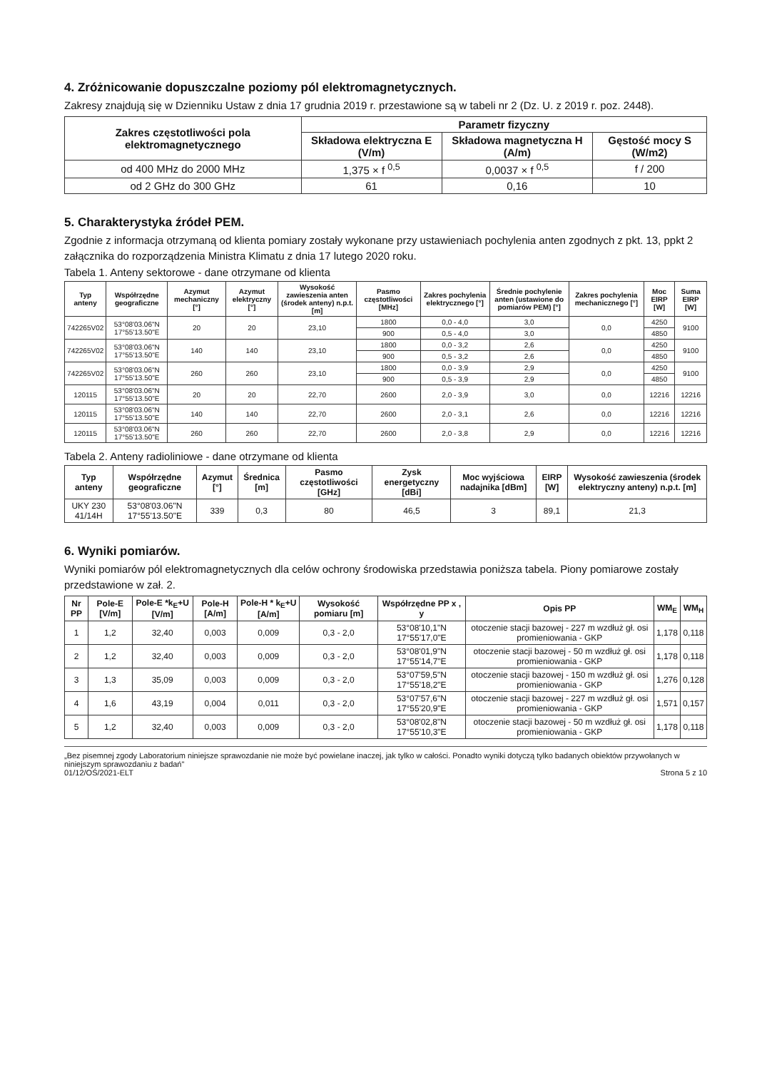4. Zróżnicowanie dopuszczalne poziomy pól elektromagnetycznych.
Zakresy znajdują się w Dzienniku Ustaw z dnia 17 grudnia 2019 r. przestawione są w tabeli nr 2 (Dz. U. z 2019 r. poz. 2448).
| Zakres częstotliwości pola elektromagnetycznego | Parametr fizyczny | | |
| --- | --- | --- | --- |
| | Składowa elektryczna E (V/m) | Składowa magnetyczna H (A/m) | Gęstość mocy S (W/m2) |
| od 400 MHz do 2000 MHz | 1,375 × f <sup>0,5</sup> | 0,0037 × f <sup>0,5</sup> | f / 200 |
| od 2 GHz do 300 GHz | 61 | 0,16 | 10 |
5. Charakterystyka źródeł PEM.
Zgodnie z informacja otrzymaną od klienta pomiary zostały wykonane przy ustawieniach pochylenia anten zgodnych z pkt. 13, ppkt 2 załącznika do rozporządzenia Ministra Klimatu z dnia 17 lutego 2020 roku.
Tabela 1. Anteny sektorowe - dane otrzymane od klienta
| Typ anteny | Współrzędne geograficzne | Azymut mechaniczny [°] | Azymut elektryczny [°] | Wysokość zawieszenia anten (środek anteny) n.p.t. [m] | Pasmo częstotliwości [MHz] | Zakres pochylenia elektrycznego [°] | Średnie pochylenie anten (ustawione do pomiarów PEM) [°] | Zakres pochylenia mechanicznego [°] | Moc EIRP [W] | Suma EIRP [W] |
| --- | --- | --- | --- | --- | --- | --- | --- | --- | --- | --- |
| 742265V02 | 53°08'03.06"N 17°55'13.50"E | 20 | 20 | 23,10 | 1800 | 0,0 - 4,0 | 3,0 | 0,0 | 4250 | 9100 |
| | | | | | 900 | 0,5 - 4,0 | 3,0 | | 4850 | |
| 742265V02 | 53°08'03.06"N 17°55'13.50"E | 140 | 140 | 23,10 | 1800 | 0,0 - 3,2 | 2,6 | 0,0 | 4250 | 9100 |
| | | | | | 900 | 0,5 - 3,2 | 2,6 | | 4850 | |
| 742265V02 | 53°08'03.06"N 17°55'13.50"E | 260 | 260 | 23,10 | 1800 | 0,0 - 3,9 | 2,9 | 0,0 | 4250 | 9100 |
| | | | | | 900 | 0,5 - 3,9 | 2,9 | | 4850 | |
| 120115 | 53°08'03.06"N 17°55'13.50"E | 20 | 20 | 22,70 | 2600 | 2,0 - 3,9 | 3,0 | 0,0 | 12216 | 12216 |
| 120115 | 53°08'03.06"N 17°55'13.50"E | 140 | 140 | 22,70 | 2600 | 2,0 - 3,1 | 2,6 | 0,0 | 12216 | 12216 |
| 120115 | 53°08'03.06"N 17°55'13.50"E | 260 | 260 | 22,70 | 2600 | 2,0 - 3,8 | 2,9 | 0,0 | 12216 | 12216 |
Tabela 2. Anteny radioliniowe - dane otrzymane od klienta
| Typ anteny | Współrzędne geograficzne | Azymut [°] | Średnica [m] | Pasmo częstotliwości [GHz] | Zysk energetyczny [dBi] | Moc wyjściowa nadajnika [dBm] | EIRP [W] | Wysokość zawieszenia (środek elektryczny anteny) n.p.t. [m] |
| --- | --- | --- | --- | --- | --- | --- | --- | --- |
| UKY 230 41/14H | 53°08'03.06"N 17°55'13.50"E | 339 | 0,3 | 80 | 46,5 | 3 | 89,1 | 21,3 |
6. Wyniki pomiarów.
Wyniki pomiarów pól elektromagnetycznych dla celów ochrony środowiska przedstawia poniższa tabela. Piony pomiarowe zostały przedstawione w zał. 2.
| Nr PP | Pole-E [V/m] | Pole-E *k<sub>E</sub>+U [V/m] | Pole-H [A/m] | Pole-H * k<sub>E</sub>+U [A/m] | Wysokość pomiaru [m] | Współrzędne PP x , y | Opis PP | WM<sub>E</sub> | WM<sub>H</sub> |
| --- | --- | --- | --- | --- | --- | --- | --- | --- | --- |
| 1 | 1,2 | 32,40 | 0,003 | 0,009 | 0,3 - 2,0 | 53°08'10,1"N 17°55'17,0"E | otoczenie stacji bazowej - 227 m wzdłuż gł. osi promieniowania - GKP | 1,178 | 0,118 |
| 2 | 1,2 | 32,40 | 0,003 | 0,009 | 0,3 - 2,0 | 53°08'01,9"N 17°55'14,7"E | otoczenie stacji bazowej - 50 m wzdłuż gł. osi promieniowania - GKP | 1,178 | 0,118 |
| 3 | 1,3 | 35,09 | 0,003 | 0,009 | 0,3 - 2,0 | 53°07'59,5"N 17°55'18,2"E | otoczenie stacji bazowej - 150 m wzdłuż gł. osi promieniowania - GKP | 1,276 | 0,128 |
| 4 | 1,6 | 43,19 | 0,004 | 0,011 | 0,3 - 2,0 | 53°07'57,6"N 17°55'20,9"E | otoczenie stacji bazowej - 227 m wzdłuż gł. osi promieniowania - GKP | 1,571 | 0,157 |
| 5 | 1,2 | 32,40 | 0,003 | 0,009 | 0,3 - 2,0 | 53°08'02,8"N 17°55'10,3"E | otoczenie stacji bazowej - 50 m wzdłuż gł. osi promieniowania - GKP | 1,178 | 0,118 |
„Bez pisemnej zgody Laboratorium niniejsze sprawozdanie nie może być powielane inaczej, jak tylko w całości. Ponadto wyniki dotyczą tylko badanych obiektów przywołanych w niniejszym sprawozdaniu z badań"
01/12/OŚ/2021-ELT Strona 5 z 10